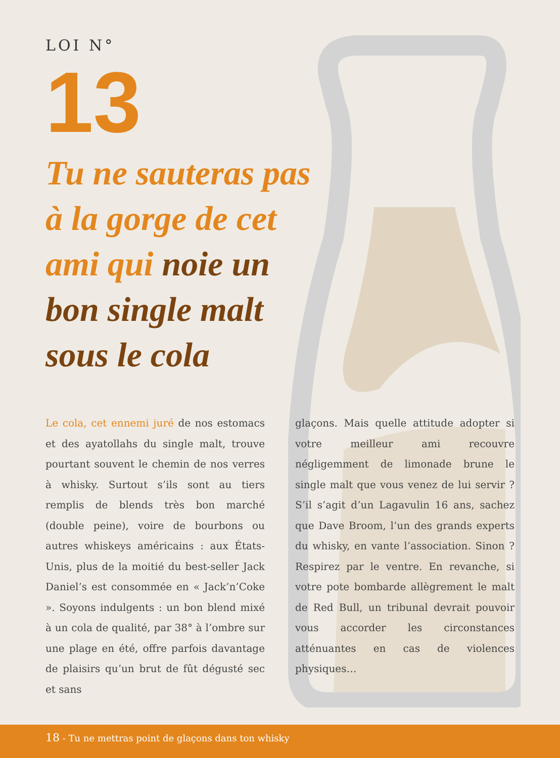LOI N°
13
Tu ne sauteras pas à la gorge de cet ami qui noie un bon single malt sous le cola
Le cola, cet ennemi juré de nos estomacs et des ayatollahs du single malt, trouve pourtant souvent le chemin de nos verres à whisky. Surtout s’ils sont au tiers remplis de blends très bon marché (double peine), voire de bourbons ou autres whiskeys américains : aux États-Unis, plus de la moitié du best-seller Jack Daniel’s est consommée en « Jack’n’Coke ». Soyons indulgents : un bon blend mixé à un cola de qualité, par 38° à l’ombre sur une plage en été, offre parfois davantage de plaisirs qu’un brut de fût dégusté sec et sans
glaçons. Mais quelle attitude adopter si votre meilleur ami recouvre négligemment de limonade brune le single malt que vous venez de lui servir ? S’il s’agit d’un Lagavulin 16 ans, sachez que Dave Broom, l’un des grands experts du whisky, en vante l’association. Sinon ? Respirez par le ventre. En revanche, si votre pote bombarde allègrement le malt de Red Bull, un tribunal devrait pouvoir vous accorder les circonstances atténuantes en cas de violences physiques…
18 - Tu ne mettras point de glaçons dans ton whisky